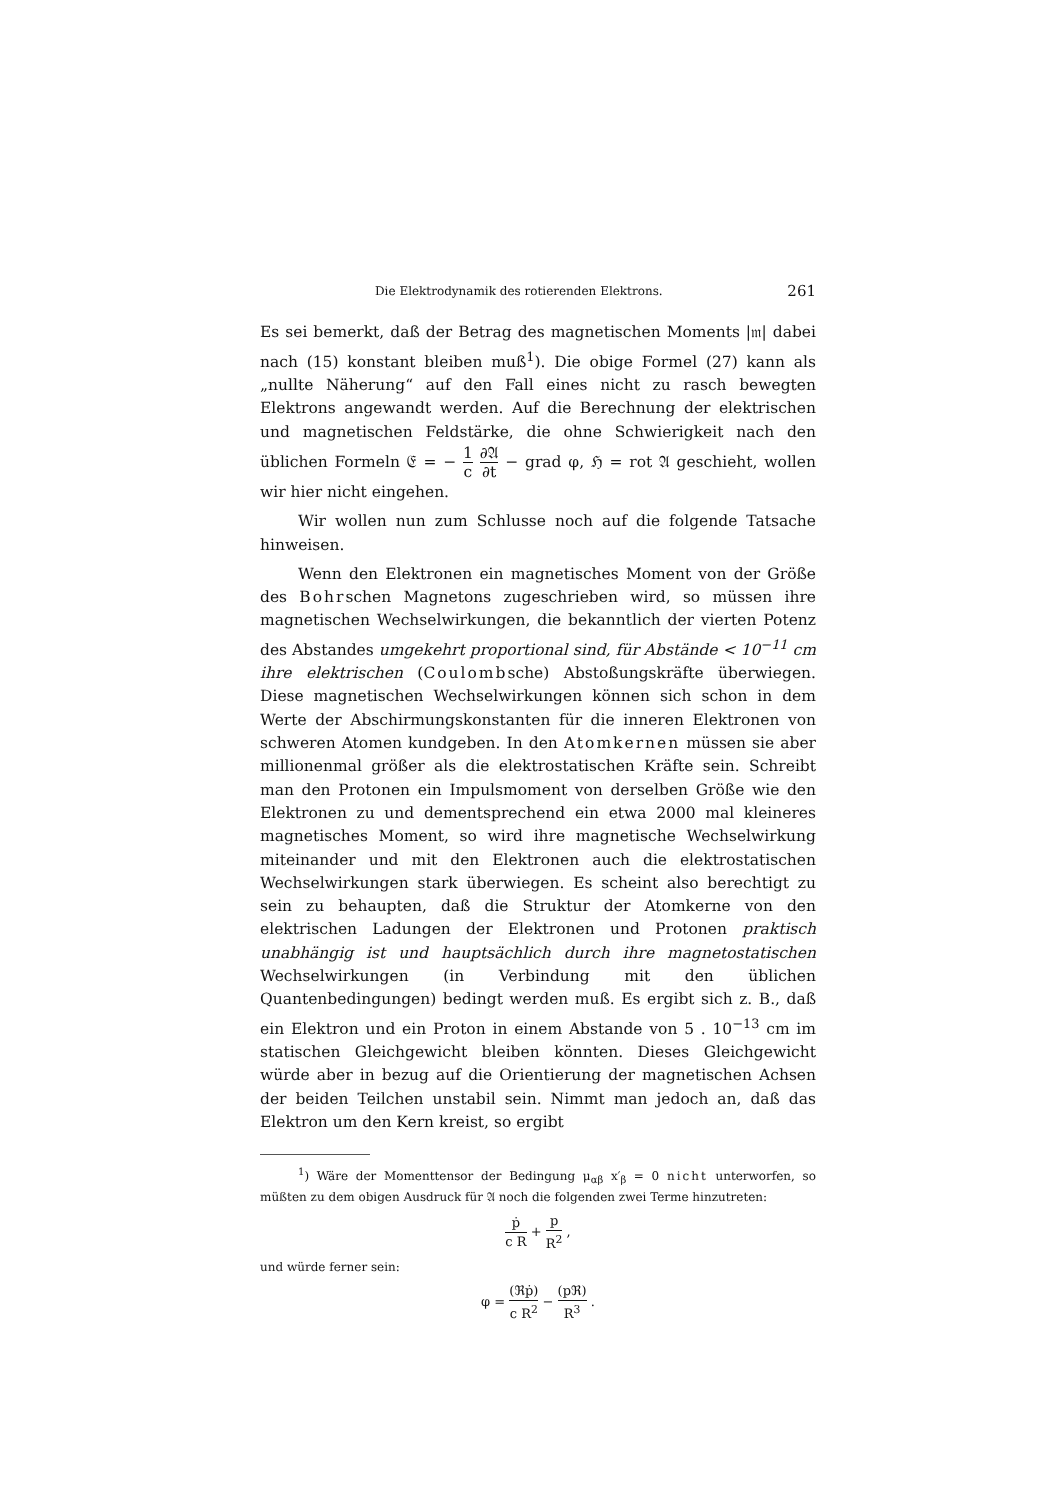Die Elektrodynamik des rotierenden Elektrons. 261
Es sei bemerkt, daß der Betrag des magnetischen Moments |𝔪| dabei nach (15) konstant bleiben muß<sup>1</sup>). Die obige Formel (27) kann als „nullte Näherung“ auf den Fall eines nicht zu rasch bewegten Elektrons angewandt werden. Auf die Berechnung der elektrischen und magnetischen Feldstärke, die ohne Schwierigkeit nach den üblichen Formeln 𝔈 = − 1 c ∂𝔄 ∂t − grad φ, ℌ = rot 𝔄 geschieht, wollen wir hier nicht eingehen.
Wir wollen nun zum Schlusse noch auf die folgende Tatsache hinweisen.
Wenn den Elektronen ein magnetisches Moment von der Größe des Bohrschen Magnetons zugeschrieben wird, so müssen ihre magnetischen Wechselwirkungen, die bekanntlich der vierten Potenz des Abstandes umgekehrt proportional sind, für Abstände < 10<sup>−11</sup> cm ihre elektrischen (Coulombsche) Abstoßungskräfte überwiegen. Diese magnetischen Wechselwirkungen können sich schon in dem Werte der Abschirmungskonstanten für die inneren Elektronen von schweren Atomen kundgeben. In den Atomkernen müssen sie aber millionenmal größer als die elektrostatischen Kräfte sein. Schreibt man den Protonen ein Impulsmoment von derselben Größe wie den Elektronen zu und dementsprechend ein etwa 2000 mal kleineres magnetisches Moment, so wird ihre magnetische Wechselwirkung miteinander und mit den Elektronen auch die elektrostatischen Wechselwirkungen stark überwiegen. Es scheint also berechtigt zu sein zu behaupten, daß die Struktur der Atomkerne von den elektrischen Ladungen der Elektronen und Protonen praktisch unabhängig ist und hauptsächlich durch ihre magnetostatischen Wechselwirkungen (in Verbindung mit den üblichen Quantenbedingungen) bedingt werden muß. Es ergibt sich z. B., daß ein Elektron und ein Proton in einem Abstande von 5 . 10<sup>−13</sup> cm im statischen Gleichgewicht bleiben könnten. Dieses Gleichgewicht würde aber in bezug auf die Orientierung der magnetischen Achsen der beiden Teilchen unstabil sein. Nimmt man jedoch an, daß das Elektron um den Kern kreist, so ergibt
<sup>1</sup>) Wäre der Momenttensor der Bedingung μ<sub>αβ</sub> x′<sub>β</sub> = 0 nicht unterworfen, so müßten zu dem obigen Ausdruck für 𝔄 noch die folgenden zwei Terme hinzutreten:
ṗ c R + p R<sup>2</sup> ,
und würde ferner sein:
φ = (ℜṗ) c R<sup>2</sup> − (pℜ) R<sup>3</sup> .